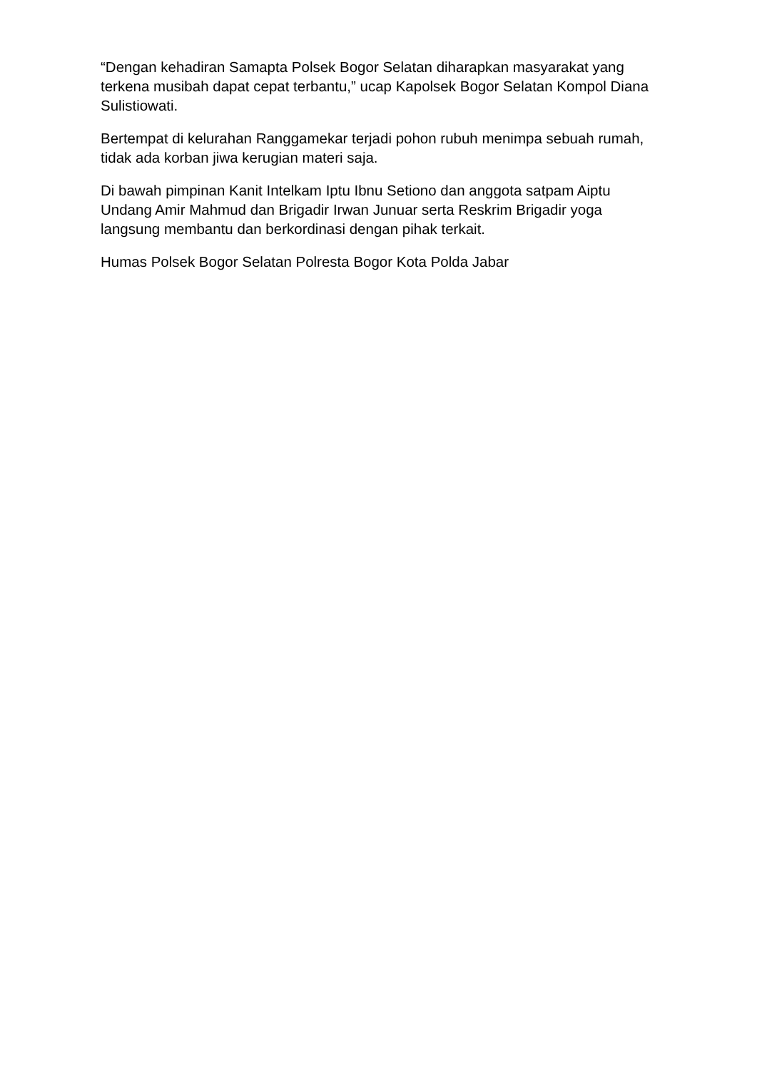“Dengan kehadiran Samapta Polsek Bogor Selatan diharapkan masyarakat yang terkena musibah dapat cepat terbantu,” ucap Kapolsek Bogor Selatan Kompol Diana Sulistiowati.
Bertempat di kelurahan Ranggamekar terjadi pohon rubuh menimpa sebuah rumah, tidak ada korban jiwa kerugian materi saja.
Di bawah pimpinan Kanit Intelkam Iptu Ibnu Setiono dan anggota satpam Aiptu Undang Amir Mahmud dan Brigadir Irwan Junuar serta Reskrim Brigadir yoga langsung membantu dan berkordinasi dengan pihak terkait.
Humas Polsek Bogor Selatan Polresta Bogor Kota Polda Jabar